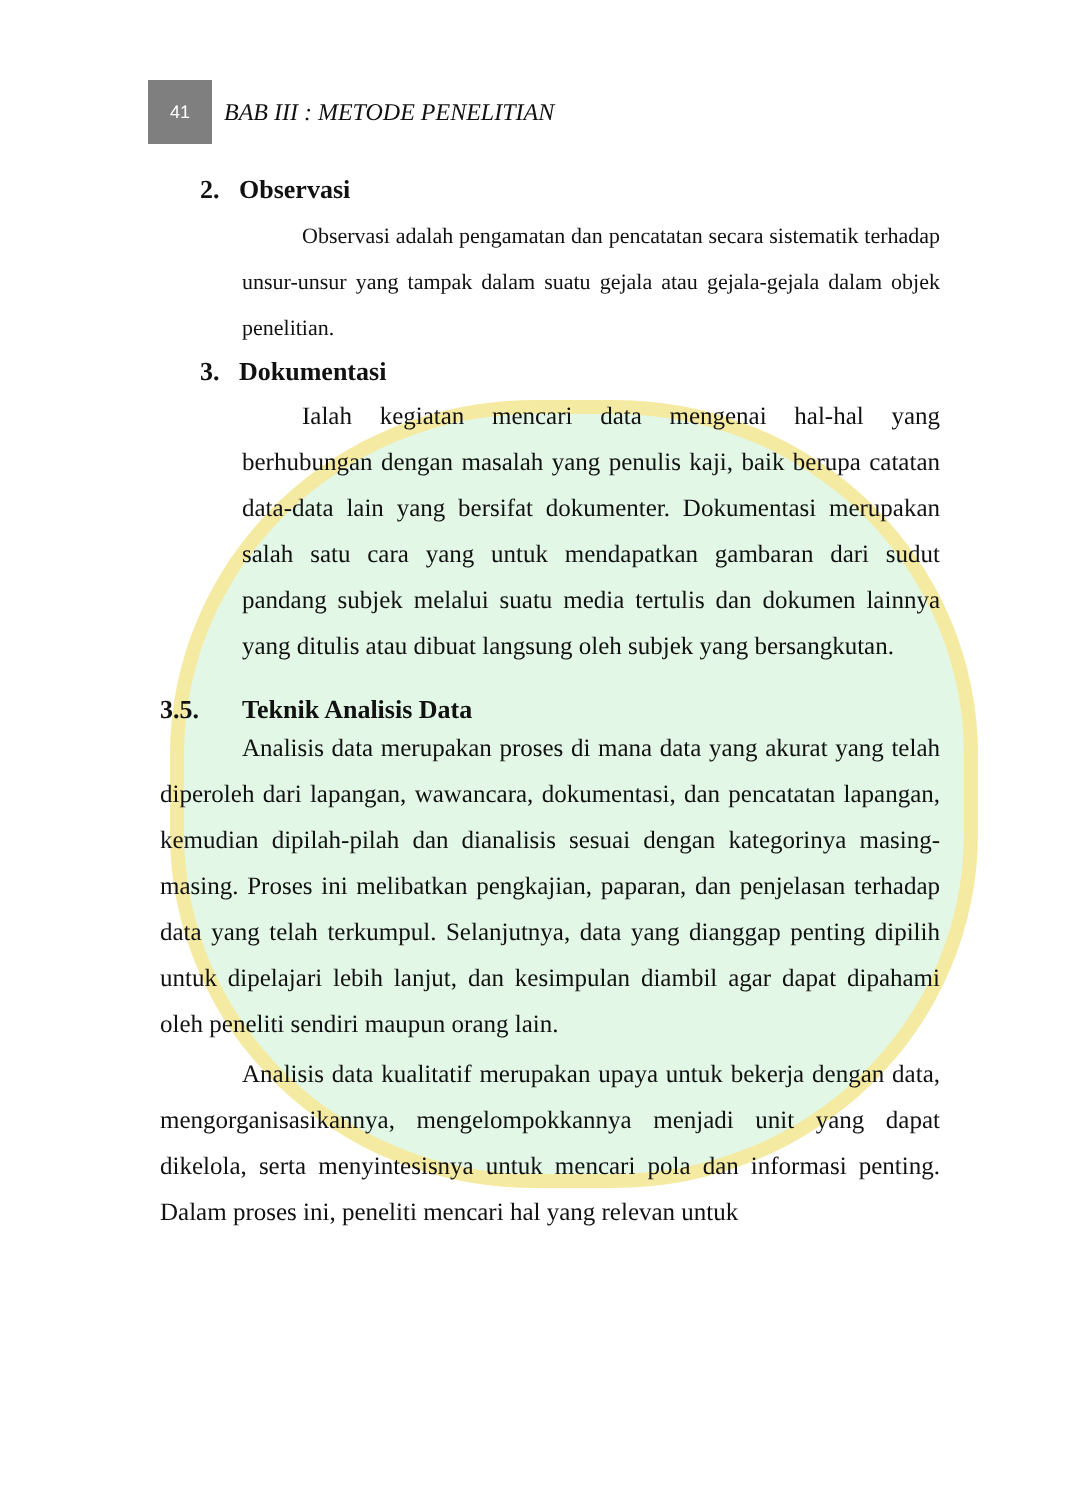41
BAB III : METODE PENELITIAN
2. Observasi
Observasi adalah pengamatan dan pencatatan secara sistematik terhadap unsur-unsur yang tampak dalam suatu gejala atau gejala-gejala dalam objek penelitian.
3. Dokumentasi
Ialah kegiatan mencari data mengenai hal-hal yang berhubungan dengan masalah yang penulis kaji, baik berupa catatan data-data lain yang bersifat dokumenter. Dokumentasi merupakan salah satu cara yang untuk mendapatkan gambaran dari sudut pandang subjek melalui suatu media tertulis dan dokumen lainnya yang ditulis atau dibuat langsung oleh subjek yang bersangkutan.
3.5. Teknik Analisis Data
Analisis data merupakan proses di mana data yang akurat yang telah diperoleh dari lapangan, wawancara, dokumentasi, dan pencatatan lapangan, kemudian dipilah-pilah dan dianalisis sesuai dengan kategorinya masing-masing. Proses ini melibatkan pengkajian, paparan, dan penjelasan terhadap data yang telah terkumpul. Selanjutnya, data yang dianggap penting dipilih untuk dipelajari lebih lanjut, dan kesimpulan diambil agar dapat dipahami oleh peneliti sendiri maupun orang lain.
Analisis data kualitatif merupakan upaya untuk bekerja dengan data, mengorganisasikannya, mengelompokkannya menjadi unit yang dapat dikelola, serta menyintesisnya untuk mencari pola dan informasi penting. Dalam proses ini, peneliti mencari hal yang relevan untuk